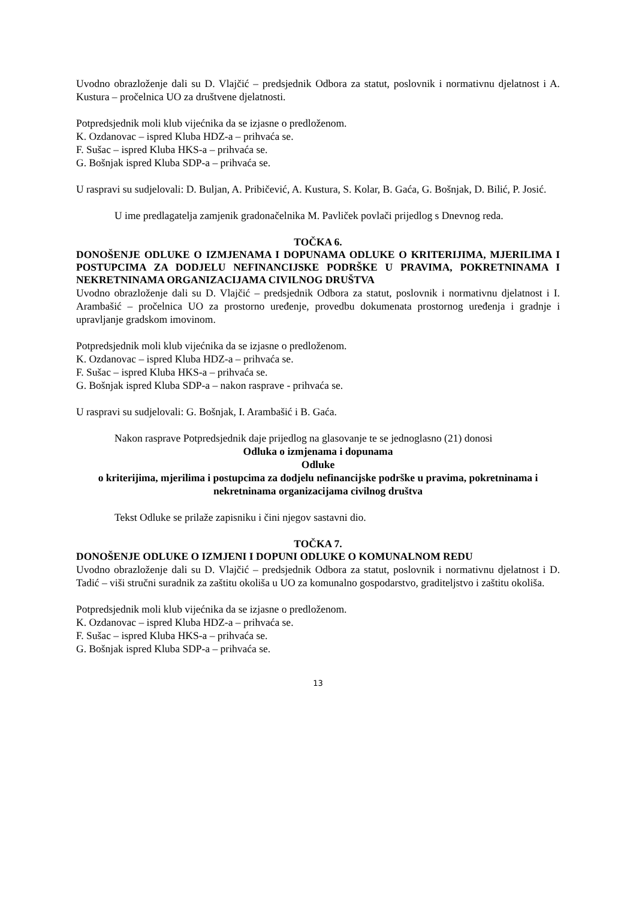Uvodno obrazloženje dali su D. Vlajčić – predsjednik Odbora za statut, poslovnik i normativnu djelatnost i A. Kustura – pročelnica UO za društvene djelatnosti.
Potpredsjednik moli klub vijećnika da se izjasne o predloženom.
K. Ozdanovac – ispred Kluba HDZ-a – prihvaća se.
F. Sušac – ispred Kluba HKS-a – prihvaća se.
G. Bošnjak ispred Kluba SDP-a – prihvaća se.
U raspravi su sudjelovali: D. Buljan, A. Pribičević, A. Kustura, S. Kolar, B. Gaća, G. Bošnjak, D. Bilić, P. Josić.
U ime predlagatelja zamjenik gradonačelnika M. Pavliček povlači prijedlog s Dnevnog reda.
TOČKA 6.
DONOŠENJE ODLUKE O IZMJENAMA I DOPUNAMA ODLUKE O KRITERIJIMA, MJERILIMA I POSTUPCIMA ZA DODJELU NEFINANCIJSKE PODRŠKE U PRAVIMA, POKRETNINAMA I NEKRETNINAMA ORGANIZACIJAMA CIVILNOG DRUŠTVA
Uvodno obrazloženje dali su D. Vlajčić – predsjednik Odbora za statut, poslovnik i normativnu djelatnost i I. Arambašić – pročelnica UO za prostorno uređenje, provedbu dokumenata prostornog uređenja i gradnje i upravljanje gradskom imovinom.
Potpredsjednik moli klub vijećnika da se izjasne o predloženom.
K. Ozdanovac – ispred Kluba HDZ-a – prihvaća se.
F. Sušac – ispred Kluba HKS-a – prihvaća se.
G. Bošnjak ispred Kluba SDP-a – nakon rasprave - prihvaća se.
U raspravi su sudjelovali: G. Bošnjak, I. Arambašić i B. Gaća.
Nakon rasprave Potpredsjednik daje prijedlog na glasovanje te se jednoglasno (21) donosi
Odluka o izmjenama i dopunama
Odluke
o kriterijima, mjerilima i postupcima za dodjelu nefinancijske podrške u pravima, pokretninama i nekretninama organizacijama civilnog društva
Tekst Odluke se prilaže zapisniku i čini njegov sastavni dio.
TOČKA 7.
DONOŠENJE ODLUKE O IZMJENI I DOPUNI ODLUKE O KOMUNALNOM REDU
Uvodno obrazloženje dali su D. Vlajčić – predsjednik Odbora za statut, poslovnik i normativnu djelatnost i D. Tadić – viši stručni suradnik za zaštitu okoliša u UO za komunalno gospodarstvo, graditeljstvo i zaštitu okoliša.
Potpredsjednik moli klub vijećnika da se izjasne o predloženom.
K. Ozdanovac – ispred Kluba HDZ-a – prihvaća se.
F. Sušac – ispred Kluba HKS-a – prihvaća se.
G. Bošnjak ispred Kluba SDP-a – prihvaća se.
13